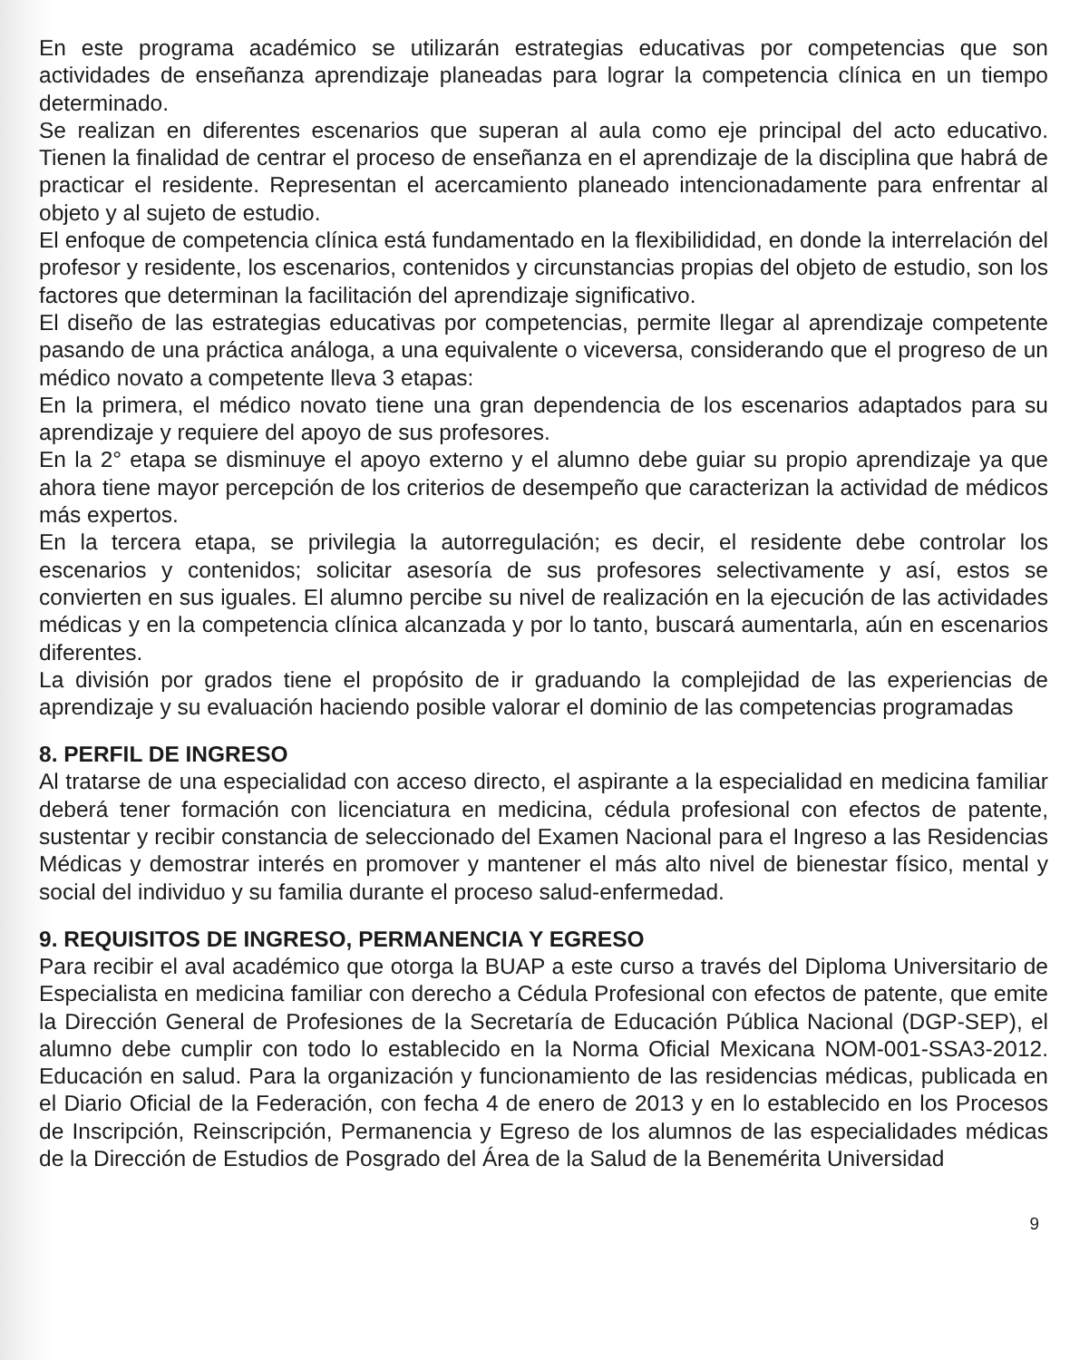En este programa académico se utilizarán estrategias educativas por competencias que son actividades de enseñanza aprendizaje planeadas para lograr la competencia clínica en un tiempo determinado.
Se realizan en diferentes escenarios que superan al aula como eje principal del acto educativo. Tienen la finalidad de centrar el proceso de enseñanza en el aprendizaje de la disciplina que habrá de practicar el residente. Representan el acercamiento planeado intencionadamente para enfrentar al objeto y al sujeto de estudio.
El enfoque de competencia clínica está fundamentado en la flexibilididad, en donde la interrelación del profesor y residente, los escenarios, contenidos y circunstancias propias del objeto de estudio, son los factores que determinan la facilitación del aprendizaje significativo.
El diseño de las estrategias educativas por competencias, permite llegar al aprendizaje competente pasando de una práctica análoga, a una equivalente o viceversa, considerando que el progreso de un médico novato a competente lleva 3 etapas:
En la primera, el médico novato tiene una gran dependencia de los escenarios adaptados para su aprendizaje y requiere del apoyo de sus profesores.
En la 2° etapa se disminuye el apoyo externo y el alumno debe guiar su propio aprendizaje ya que ahora tiene mayor percepción de los criterios de desempeño que caracterizan la actividad de médicos más expertos.
En la tercera etapa, se privilegia la autorregulación; es decir, el residente debe controlar los escenarios y contenidos; solicitar asesoría de sus profesores selectivamente y así, estos se convierten en sus iguales. El alumno percibe su nivel de realización en la ejecución de las actividades médicas y en la competencia clínica alcanzada y por lo tanto, buscará aumentarla, aún en escenarios diferentes.
La división por grados tiene el propósito de ir graduando la complejidad de las experiencias de aprendizaje y su evaluación haciendo posible valorar el dominio de las competencias programadas
8. PERFIL DE INGRESO
Al tratarse de una especialidad con acceso directo, el aspirante a la especialidad en medicina familiar deberá tener formación con licenciatura en medicina, cédula profesional con efectos de patente, sustentar y recibir constancia de seleccionado del Examen Nacional para el Ingreso a las Residencias Médicas y demostrar interés en promover y mantener el más alto nivel de bienestar físico, mental y social del individuo y su familia durante el proceso salud-enfermedad.
9. REQUISITOS DE INGRESO, PERMANENCIA Y EGRESO
Para recibir el aval académico que otorga la BUAP a este curso a través del Diploma Universitario de Especialista en medicina familiar con derecho a Cédula Profesional con efectos de patente, que emite la Dirección General de Profesiones de la Secretaría de Educación Pública Nacional (DGP-SEP), el alumno debe cumplir con todo lo establecido en la Norma Oficial Mexicana NOM-001-SSA3-2012. Educación en salud. Para la organización y funcionamiento de las residencias médicas, publicada en el Diario Oficial de la Federación, con fecha 4 de enero de 2013 y en lo establecido en los Procesos de Inscripción, Reinscripción, Permanencia y Egreso de los alumnos de las especialidades médicas de la Dirección de Estudios de Posgrado del Área de la Salud de la Benemérita Universidad
9